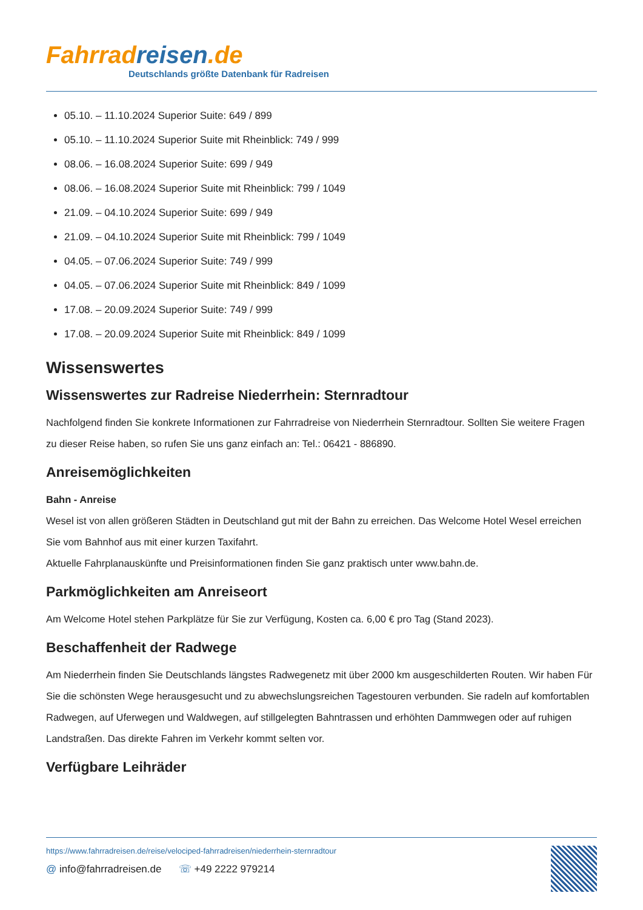Fahrrad reisen.de
Deutschlands größte Datenbank für Radreisen
05.10. – 11.10.2024 Superior Suite: 649 / 899
05.10. – 11.10.2024 Superior Suite mit Rheinblick: 749 / 999
08.06. – 16.08.2024 Superior Suite: 699 / 949
08.06. – 16.08.2024 Superior Suite mit Rheinblick: 799 / 1049
21.09. – 04.10.2024 Superior Suite: 699 / 949
21.09. – 04.10.2024 Superior Suite mit Rheinblick: 799 / 1049
04.05. – 07.06.2024 Superior Suite: 749 / 999
04.05. – 07.06.2024 Superior Suite mit Rheinblick: 849 / 1099
17.08. – 20.09.2024 Superior Suite: 749 / 999
17.08. – 20.09.2024 Superior Suite mit Rheinblick: 849 / 1099
Wissenswertes
Wissenswertes zur Radreise Niederrhein: Sternradtour
Nachfolgend finden Sie konkrete Informationen zur Fahrradreise von Niederrhein Sternradtour. Sollten Sie weitere Fragen zu dieser Reise haben, so rufen Sie uns ganz einfach an: Tel.: 06421 - 886890.
Anreisemöglichkeiten
Bahn - Anreise
Wesel ist von allen größeren Städten in Deutschland gut mit der Bahn zu erreichen. Das Welcome Hotel Wesel erreichen Sie vom Bahnhof aus mit einer kurzen Taxifahrt.
Aktuelle Fahrplanauskünfte und Preisinformationen finden Sie ganz praktisch unter www.bahn.de.
Parkmöglichkeiten am Anreiseort
Am Welcome Hotel stehen Parkplätze für Sie zur Verfügung, Kosten ca. 6,00 € pro Tag (Stand 2023).
Beschaffenheit der Radwege
Am Niederrhein finden Sie Deutschlands längstes Radwegenetz mit über 2000 km ausgeschilderten Routen. Wir haben Für Sie die schönsten Wege herausgesucht und zu abwechslungsreichen Tagestouren verbunden. Sie radeln auf komfortablen Radwegen, auf Uferwegen und Waldwegen, auf stillgelegten Bahntrassen und erhöhten Dammwegen oder auf ruhigen Landstraßen. Das direkte Fahren im Verkehr kommt selten vor.
Verfügbare Leihräder
https://www.fahrradreisen.de/reise/velociped-fahrradreisen/niederrhein-sternradtour
@ info@fahrradreisen.de ☏ +49 2222 979214